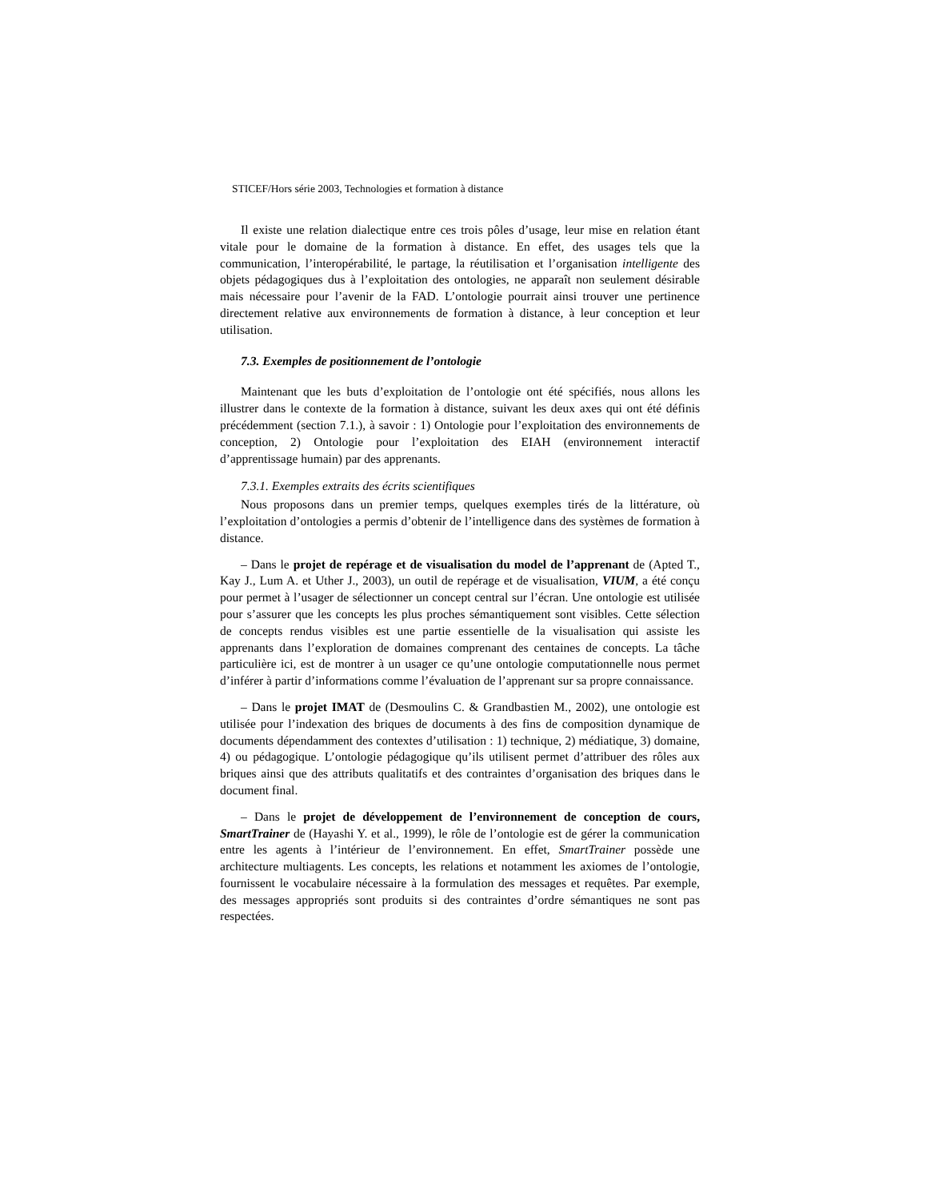STICEF/Hors série 2003, Technologies et formation à distance
Il existe une relation dialectique entre ces trois pôles d’usage, leur mise en relation étant vitale pour le domaine de la formation à distance. En effet, des usages tels que la communication, l’interopérabilité, le partage, la réutilisation et l’organisation intelligente des objets pédagogiques dus à l’exploitation des ontologies, ne apparaît non seulement désirable mais nécessaire pour l’avenir de la FAD. L’ontologie pourrait ainsi trouver une pertinence directement relative aux environnements de formation à distance, à leur conception et leur utilisation.
7.3. Exemples de positionnement de l’ontologie
Maintenant que les buts d’exploitation de l’ontologie ont été spécifiés, nous allons les illustrer dans le contexte de la formation à distance, suivant les deux axes qui ont été définis précédemment (section 7.1.), à savoir : 1) Ontologie pour l’exploitation des environnements de conception, 2) Ontologie pour l’exploitation des EIAH (environnement interactif d’apprentissage humain) par des apprenants.
7.3.1. Exemples extraits des écrits scientifiques
Nous proposons dans un premier temps, quelques exemples tirés de la littérature, où l’exploitation d’ontologies a permis d’obtenir de l’intelligence dans des systèmes de formation à distance.
– Dans le projet de repérage et de visualisation du model de l’apprenant de (Apted T., Kay J., Lum A. et Uther J., 2003), un outil de repérage et de visualisation, VIUM, a été conçu pour permet à l’usager de sélectionner un concept central sur l’écran. Une ontologie est utilisée pour s’assurer que les concepts les plus proches sémantiquement sont visibles. Cette sélection de concepts rendus visibles est une partie essentielle de la visualisation qui assiste les apprenants dans l’exploration de domaines comprenant des centaines de concepts. La tâche particulière ici, est de montrer à un usager ce qu’une ontologie computationnelle nous permet d’inférer à partir d’informations comme l’évaluation de l’apprenant sur sa propre connaissance.
– Dans le projet IMAT de (Desmoulins C. & Grandbastien M., 2002), une ontologie est utilisée pour l’indexation des briques de documents à des fins de composition dynamique de documents dépendamment des contextes d’utilisation : 1) technique, 2) médiatique, 3) domaine, 4) ou pédagogique. L’ontologie pédagogique qu’ils utilisent permet d’attribuer des rôles aux briques ainsi que des attributs qualitatifs et des contraintes d’organisation des briques dans le document final.
– Dans le projet de développement de l’environnement de conception de cours, SmartTrainer de (Hayashi Y. et al., 1999), le rôle de l’ontologie est de gérer la communication entre les agents à l’intérieur de l’environnement. En effet, SmartTrainer possède une architecture multiagents. Les concepts, les relations et notamment les axiomes de l’ontologie, fournissent le vocabulaire nécessaire à la formulation des messages et requêtes. Par exemple, des messages appropriés sont produits si des contraintes d’ordre sémantiques ne sont pas respectées.